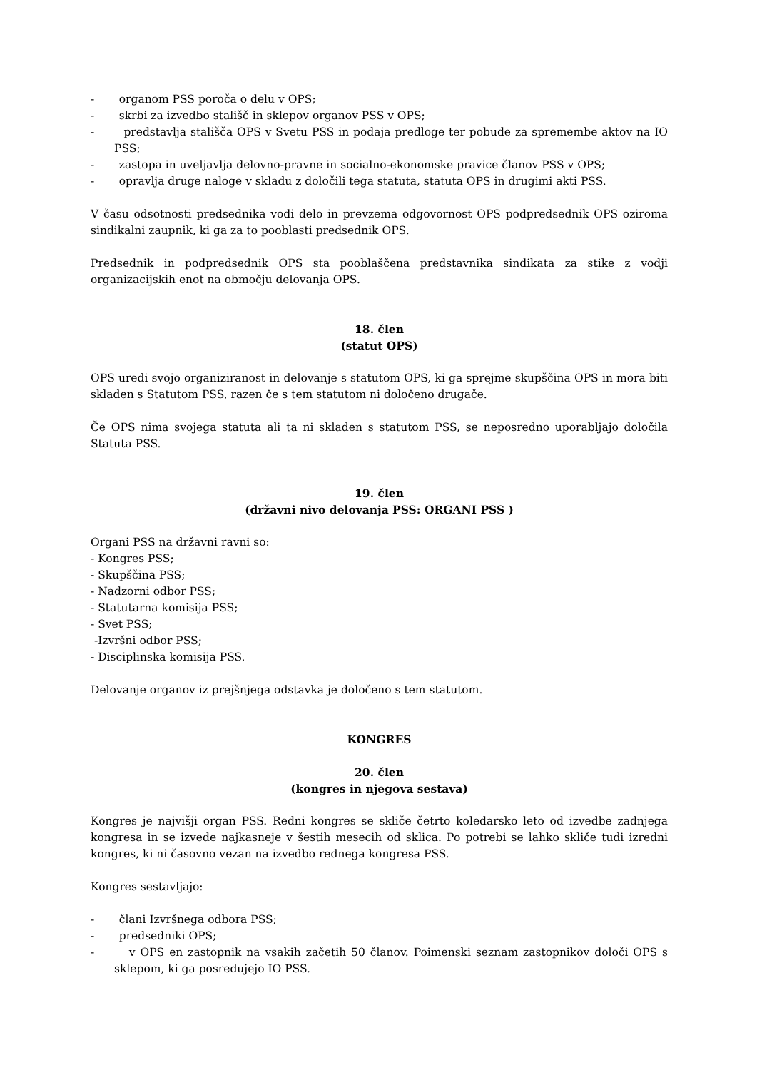- organom PSS poroča o delu v OPS;
- skrbi za izvedbo stališč in sklepov organov PSS v OPS;
- predstavlja stališča OPS v Svetu PSS in podaja predloge ter pobude za spremembe aktov na IO PSS;
- zastopa in uveljavlja delovno-pravne in socialno-ekonomske pravice članov PSS v OPS;
- opravlja druge naloge v skladu z določili tega statuta, statuta OPS in drugimi akti PSS.
V času odsotnosti predsednika vodi delo in prevzema odgovornost OPS podpredsednik OPS oziroma sindikalni zaupnik, ki ga za to pooblasti predsednik OPS.
Predsednik in podpredsednik OPS sta pooblaščena predstavnika sindikata za stike z vodji organizacijskih enot na območju delovanja OPS.
18. člen
(statut OPS)
OPS uredi svojo organiziranost in delovanje s statutom OPS, ki ga sprejme skupščina OPS in mora biti skladen s Statutom PSS, razen če s tem statutom ni določeno drugače.
Če OPS nima svojega statuta ali ta ni skladen s statutom PSS, se neposredno uporabljajo določila Statuta PSS.
19. člen
(državni nivo delovanja PSS: ORGANI PSS )
Organi PSS na državni ravni so:
- Kongres PSS;
- Skupščina PSS;
- Nadzorni odbor PSS;
- Statutarna komisija PSS;
- Svet PSS;
-Izvršni odbor PSS;
- Disciplinska komisija PSS.
Delovanje organov iz prejšnjega odstavka je določeno s tem statutom.
KONGRES
20. člen
(kongres in njegova sestava)
Kongres je najvišji organ PSS. Redni kongres se skliče četrto koledarsko leto od izvedbe zadnjega kongresa in se izvede najkasneje v šestih mesecih od sklica. Po potrebi se lahko skliče tudi izredni kongres, ki ni časovno vezan na izvedbo rednega kongresa PSS.
Kongres sestavljajo:
- člani Izvršnega odbora PSS;
- predsedniki OPS;
- v OPS en zastopnik na vsakih začetih 50 članov. Poimenski seznam zastopnikov določi OPS s sklepom, ki ga posredujejo IO PSS.